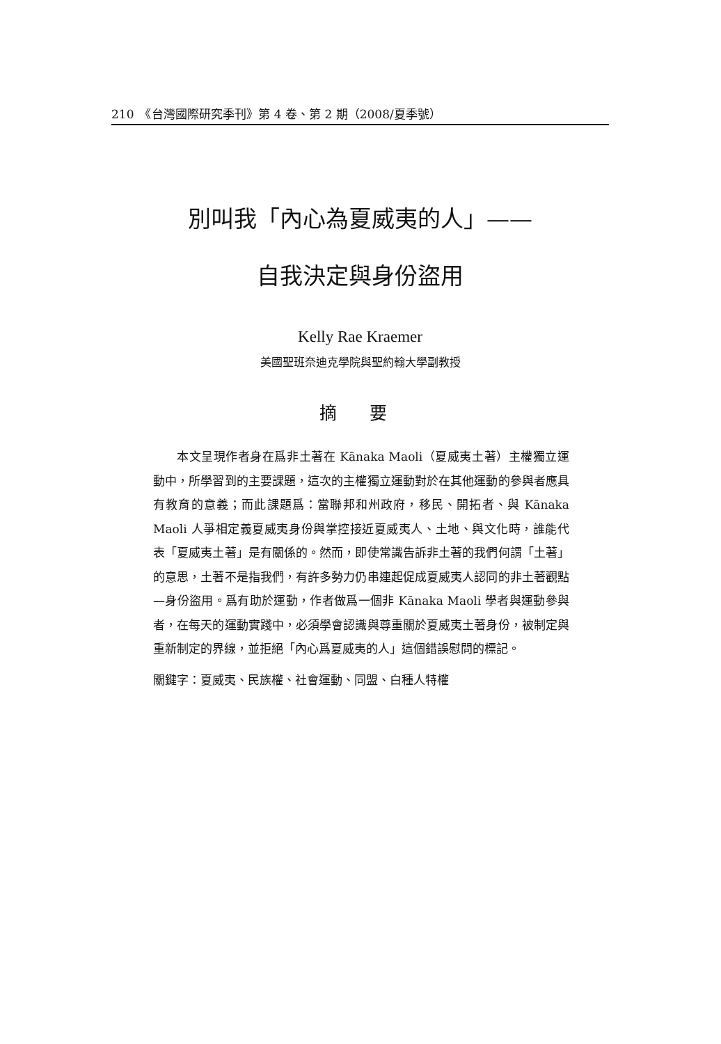210　《台灣國際研究季刊》第 4 卷、第 2 期（2008/夏季號）
別叫我「內心為夏威夷的人」——
自我決定與身份盜用
Kelly Rae Kraemer
美國聖班奈迪克學院與聖約翰大學副教授
摘 要
本文呈現作者身在爲非土著在 Kānaka Maoli（夏威夷土著）主權獨立運動中，所學習到的主要課題，這次的主權獨立運動對於在其他運動的參與者應具有教育的意義；而此課題爲：當聯邦和州政府，移民、開拓者、與 Kānaka Maoli 人爭相定義夏威夷身份與掌控接近夏威夷人、土地、與文化時，誰能代表「夏威夷土著」是有關係的。然而，即使常識告訴非土著的我們何謂「土著」的意思，土著不是指我們，有許多勢力仍串連起促成夏威夷人認同的非土著觀點—身份盜用。爲有助於運動，作者做爲一個非 Kānaka Maoli 學者與運動參與者，在每天的運動實踐中，必須學會認識與尊重關於夏威夷土著身份，被制定與重新制定的界線，並拒絕「內心爲夏威夷的人」這個錯誤慰問的標記。
關鍵字：夏威夷、民族權、社會運動、同盟、白種人特權